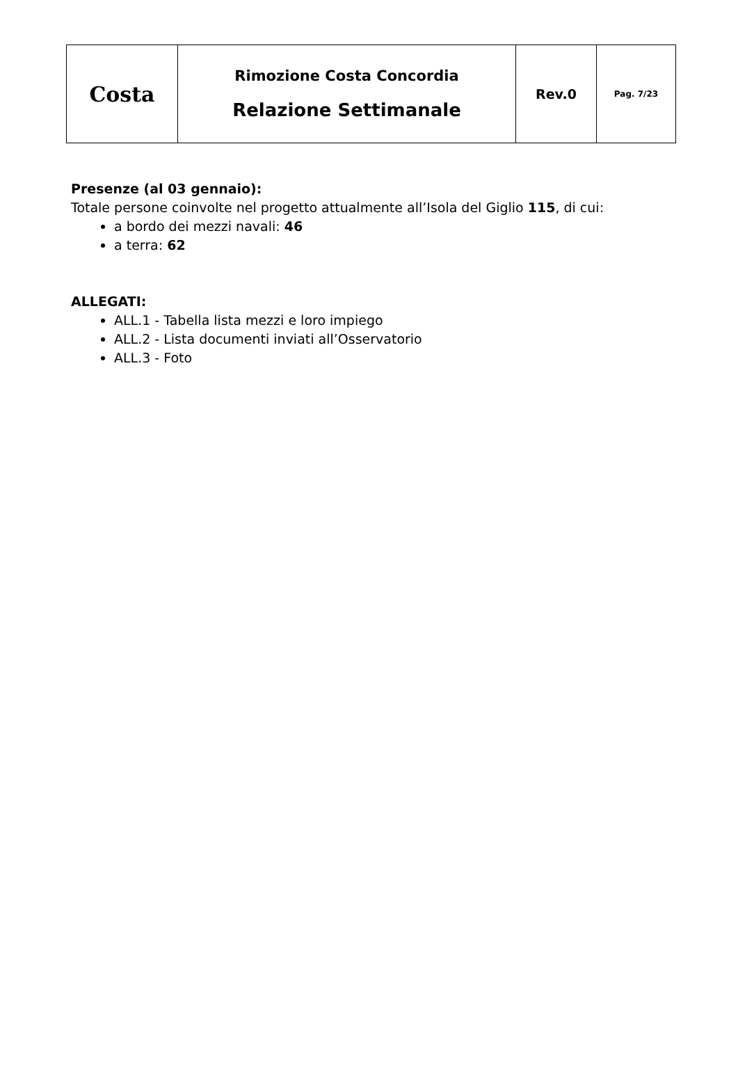| Costa | Rimozione Costa Concordia Relazione Settimanale | Rev.0 | Pag. 7/23 |
Presenze (al 03 gennaio):
Totale persone coinvolte nel progetto attualmente all’Isola del Giglio 115, di cui:
a bordo dei mezzi navali: 46
a terra: 62
ALLEGATI:
ALL.1 - Tabella lista mezzi e loro impiego
ALL.2 - Lista documenti inviati all’Osservatorio
ALL.3 - Foto